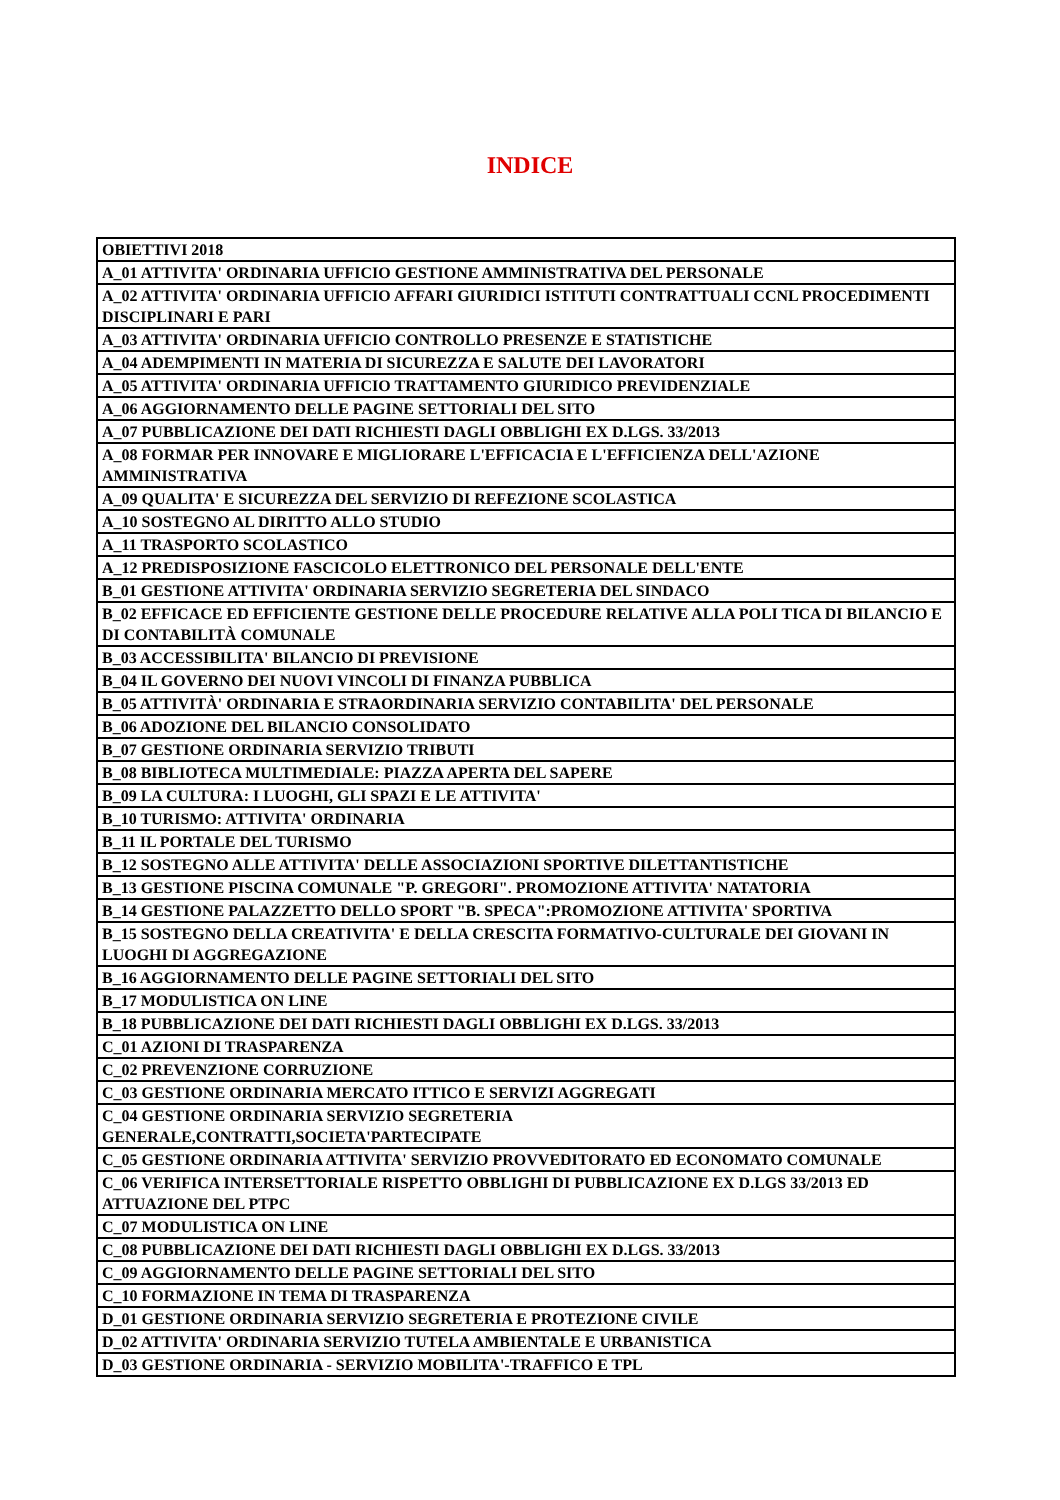INDICE
| OBIETTIVI 2018 |
| A_01 ATTIVITA' ORDINARIA UFFICIO GESTIONE AMMINISTRATIVA DEL PERSONALE |
| A_02 ATTIVITA' ORDINARIA UFFICIO AFFARI GIURIDICI ISTITUTI CONTRATTUALI CCNL PROCEDIMENTI DISCIPLINARI E PARI |
| A_03 ATTIVITA' ORDINARIA UFFICIO CONTROLLO PRESENZE E STATISTICHE |
| A_04 ADEMPIMENTI IN MATERIA DI SICUREZZA E SALUTE DEI LAVORATORI |
| A_05 ATTIVITA' ORDINARIA UFFICIO TRATTAMENTO GIURIDICO PREVIDENZIALE |
| A_06 AGGIORNAMENTO DELLE PAGINE SETTORIALI DEL SITO |
| A_07 PUBBLICAZIONE DEI DATI RICHIESTI DAGLI OBBLIGHI EX D.LGS. 33/2013 |
| A_08 FORMAR PER INNOVARE E MIGLIORARE L'EFFICACIA E L'EFFICIENZA DELL'AZIONE AMMINISTRATIVA |
| A_09 QUALITA' E SICUREZZA DEL SERVIZIO DI REFEZIONE SCOLASTICA |
| A_10 SOSTEGNO AL DIRITTO ALLO STUDIO |
| A_11 TRASPORTO SCOLASTICO |
| A_12 PREDISPOSIZIONE FASCICOLO ELETTRONICO DEL PERSONALE DELL'ENTE |
| B_01 GESTIONE ATTIVITA' ORDINARIA SERVIZIO SEGRETERIA DEL SINDACO |
| B_02 EFFICACE ED EFFICIENTE GESTIONE DELLE PROCEDURE RELATIVE ALLA POLI TICA DI BILANCIO E DI CONTABILITÀ COMUNALE |
| B_03 ACCESSIBILITA' BILANCIO DI PREVISIONE |
| B_04 IL GOVERNO DEI NUOVI VINCOLI DI FINANZA PUBBLICA |
| B_05 ATTIVITÀ' ORDINARIA E STRAORDINARIA SERVIZIO CONTABILITA' DEL PERSONALE |
| B_06 ADOZIONE DEL BILANCIO CONSOLIDATO |
| B_07 GESTIONE ORDINARIA SERVIZIO TRIBUTI |
| B_08 BIBLIOTECA MULTIMEDIALE: PIAZZA APERTA DEL SAPERE |
| B_09 LA CULTURA: I LUOGHI, GLI SPAZI E LE ATTIVITA' |
| B_10 TURISMO: ATTIVITA' ORDINARIA |
| B_11 IL PORTALE DEL TURISMO |
| B_12 SOSTEGNO ALLE ATTIVITA' DELLE ASSOCIAZIONI SPORTIVE DILETTANTISTICHE |
| B_13 GESTIONE PISCINA COMUNALE "P. GREGORI". PROMOZIONE ATTIVITA' NATATORIA |
| B_14 GESTIONE PALAZZETTO DELLO SPORT "B. SPECA":PROMOZIONE ATTIVITA' SPORTIVA |
| B_15 SOSTEGNO DELLA CREATIVITA' E DELLA CRESCITA FORMATIVO-CULTURALE DEI GIOVANI IN LUOGHI DI AGGREGAZIONE |
| B_16 AGGIORNAMENTO DELLE PAGINE SETTORIALI DEL SITO |
| B_17 MODULISTICA ON LINE |
| B_18 PUBBLICAZIONE DEI DATI RICHIESTI DAGLI OBBLIGHI EX D.LGS. 33/2013 |
| C_01 AZIONI DI TRASPARENZA |
| C_02 PREVENZIONE CORRUZIONE |
| C_03 GESTIONE ORDINARIA MERCATO ITTICO E SERVIZI AGGREGATI |
| C_04 GESTIONE ORDINARIA SERVIZIO SEGRETERIA GENERALE,CONTRATTI,SOCIETA'PARTECIPATE |
| C_05 GESTIONE ORDINARIA ATTIVITA' SERVIZIO PROVVEDITORATO ED ECONOMATO COMUNALE |
| C_06 VERIFICA INTERSETTORIALE RISPETTO OBBLIGHI DI PUBBLICAZIONE EX D.LGS 33/2013 ED ATTUAZIONE DEL PTPC |
| C_07 MODULISTICA ON LINE |
| C_08 PUBBLICAZIONE DEI DATI RICHIESTI DAGLI OBBLIGHI EX D.LGS. 33/2013 |
| C_09 AGGIORNAMENTO DELLE PAGINE SETTORIALI DEL SITO |
| C_10 FORMAZIONE IN TEMA DI TRASPARENZA |
| D_01 GESTIONE ORDINARIA SERVIZIO SEGRETERIA E PROTEZIONE CIVILE |
| D_02 ATTIVITA' ORDINARIA SERVIZIO TUTELA AMBIENTALE E URBANISTICA |
| D_03 GESTIONE ORDINARIA - SERVIZIO MOBILITA'-TRAFFICO E TPL |